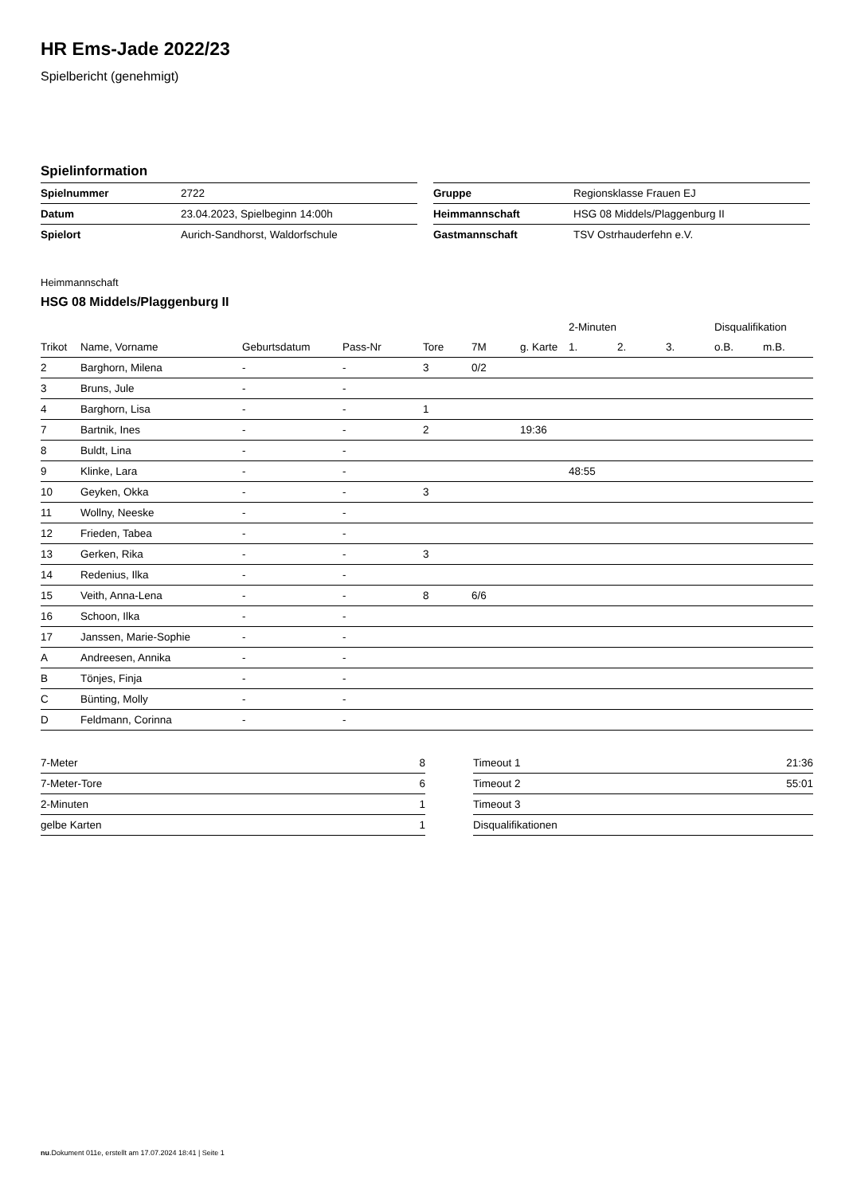HR Ems-Jade 2022/23
Spielbericht (genehmigt)
Spielinformation
| Spielnummer | 2722 |
| Datum | 23.04.2023, Spielbeginn 14:00h |
| Spielort | Aurich-Sandhorst, Waldorfschule |
| Gruppe | Regionsklasse Frauen EJ |
| Heimmannschaft | HSG 08 Middels/Plaggenburg II |
| Gastmannschaft | TSV Ostrhauderfehn e.V. |
Heimmannschaft
HSG 08 Middels/Plaggenburg II
| | | | | | | | 2-Minuten | | | Disqualifikation | |
| --- | --- | --- | --- | --- | --- | --- | --- | --- | --- | --- | --- |
| Trikot | Name, Vorname | Geburtsdatum | Pass-Nr | Tore | 7M | g. Karte | 1. | 2. | 3. | o.B. | m.B. |
| 2 | Barghorn, Milena | - | - | 3 | 0/2 | | | | | | |
| 3 | Bruns, Jule | - | - | | | | | | | | |
| 4 | Barghorn, Lisa | - | - | 1 | | | | | | | |
| 7 | Bartnik, Ines | - | - | 2 | | 19:36 | | | | | |
| 8 | Buldt, Lina | - | - | | | | | | | | |
| 9 | Klinke, Lara | - | - | | | | 48:55 | | | | |
| 10 | Geyken, Okka | - | - | 3 | | | | | | | |
| 11 | Wollny, Neeske | - | - | | | | | | | | |
| 12 | Frieden, Tabea | - | - | | | | | | | | |
| 13 | Gerken, Rika | - | - | 3 | | | | | | | |
| 14 | Redenius, Ilka | - | - | | | | | | | | |
| 15 | Veith, Anna-Lena | - | - | 8 | 6/6 | | | | | | |
| 16 | Schoon, Ilka | - | - | | | | | | | | |
| 17 | Janssen, Marie-Sophie | - | - | | | | | | | | |
| A | Andreesen, Annika | - | - | | | | | | | | |
| B | Tönjes, Finja | - | - | | | | | | | | |
| C | Bünting, Molly | - | - | | | | | | | | |
| D | Feldmann, Corinna | - | - | | | | | | | | |
| 7-Meter | 8 |
| 7-Meter-Tore | 6 |
| 2-Minuten | 1 |
| gelbe Karten | 1 |
| Timeout 1 | 21:36 |
| Timeout 2 | 55:01 |
| Timeout 3 | |
| Disqualifikationen | |
nu.Dokument 011e, erstellt am 17.07.2024 18:41 | Seite 1